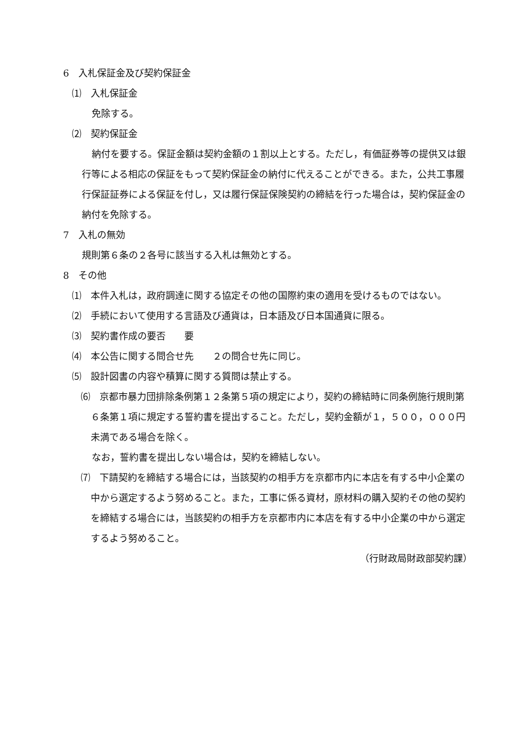6　入札保証金及び契約保証金
⑴　入札保証金
免除する。
⑵　契約保証金
納付を要する。保証金額は契約金額の１割以上とする。ただし，有価証券等の提供又は銀行等による相応の保証をもって契約保証金の納付に代えることができる。また，公共工事履行保証証券による保証を付し，又は履行保証保険契約の締結を行った場合は，契約保証金の納付を免除する。
7　入札の無効
規則第６条の２各号に該当する入札は無効とする。
8　その他
⑴　本件入札は，政府調達に関する協定その他の国際約束の適用を受けるものではない。
⑵　手続において使用する言語及び通貨は，日本語及び日本国通貨に限る。
⑶　契約書作成の要否　　要
⑷　本公告に関する問合せ先　　２の問合せ先に同じ。
⑸　設計図書の内容や積算に関する質問は禁止する。
⑹　京都市暴力団排除条例第１２条第５項の規定により，契約の締結時に同条例施行規則第６条第１項に規定する誓約書を提出すること。ただし，契約金額が１，５００，０００円未満である場合を除く。
なお，誓約書を提出しない場合は，契約を締結しない。
⑺　下請契約を締結する場合には，当該契約の相手方を京都市内に本店を有する中小企業の中から選定するよう努めること。また，工事に係る資材，原材料の購入契約その他の契約を締結する場合には，当該契約の相手方を京都市内に本店を有する中小企業の中から選定するよう努めること。
（行財政局財政部契約課）